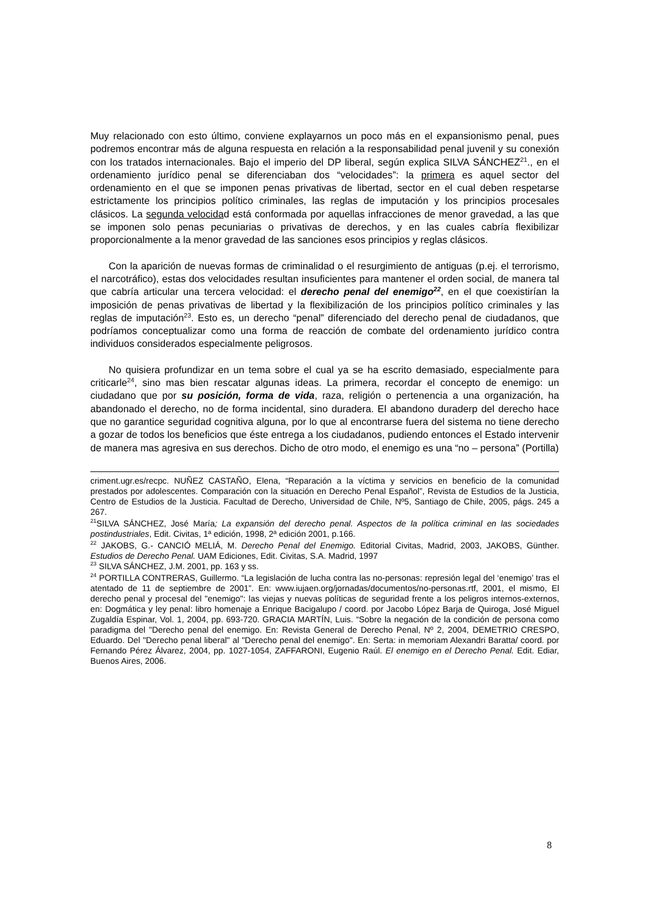Muy relacionado con esto último, conviene explayarnos un poco más en el expansionismo penal, pues podremos encontrar más de alguna respuesta en relación a la responsabilidad penal juvenil y su conexión con los tratados internacionales. Bajo el imperio del DP liberal, según explica SILVA SÁNCHEZ<sup>21</sup>., en el ordenamiento jurídico penal se diferenciaban dos “velocidades”: la primera es aquel sector del ordenamiento en el que se imponen penas privativas de libertad, sector en el cual deben respetarse estrictamente los principios político criminales, las reglas de imputación y los principios procesales clásicos. La segunda velocidad está conformada por aquellas infracciones de menor gravedad, a las que se imponen solo penas pecuniarias o privativas de derechos, y en las cuales cabría flexibilizar proporcionalmente a la menor gravedad de las sanciones esos principios y reglas clásicos.
Con la aparición de nuevas formas de criminalidad o el resurgimiento de antiguas (p.ej. el terrorismo, el narcotráfico), estas dos velocidades resultan insuficientes para mantener el orden social, de manera tal que cabría articular una tercera velocidad: el derecho penal del enemigo<sup>22</sup>, en el que coexistirían la imposición de penas privativas de libertad y la flexibilización de los principios político criminales y las reglas de imputación<sup>23</sup>. Esto es, un derecho “penal” diferenciado del derecho penal de ciudadanos, que podríamos conceptualizar como una forma de reacción de combate del ordenamiento jurídico contra individuos considerados especialmente peligrosos.
No quisiera profundizar en un tema sobre el cual ya se ha escrito demasiado, especialmente para criticarle<sup>24</sup>, sino mas bien rescatar algunas ideas. La primera, recordar el concepto de enemigo: un ciudadano que por su posición, forma de vida, raza, religión o pertenencia a una organización, ha abandonado el derecho, no de forma incidental, sino duradera. El abandono duraderp del derecho hace que no garantice seguridad cognitiva alguna, por lo que al encontrarse fuera del sistema no tiene derecho a gozar de todos los beneficios que éste entrega a los ciudadanos, pudiendo entonces el Estado intervenir de manera mas agresiva en sus derechos. Dicho de otro modo, el enemigo es una “no – persona” (Portilla)
criment.ugr.es/recpc. NUÑEZ CASTAÑO, Elena, “Reparación a la víctima y servicios en beneficio de la comunidad prestados por adolescentes. Comparación con la situación en Derecho Penal Español”, Revista de Estudios de la Justicia, Centro de Estudios de la Justicia. Facultad de Derecho, Universidad de Chile, Nº5, Santiago de Chile, 2005, págs. 245 a 267.
<sup>21</sup>SILVA SÁNCHEZ, José María; La expansión del derecho penal. Aspectos de la política criminal en las sociedades postindustriales, Edit. Civitas, 1ª edición, 1998, 2ª edición 2001, p.166.
<sup>22</sup> JAKOBS, G.- CANCIÓ MELIÁ, M. Derecho Penal del Enemigo. Editorial Civitas, Madrid, 2003, JAKOBS, Günther. Estudios de Derecho Penal. UAM Ediciones, Edit. Civitas, S.A. Madrid, 1997
<sup>23</sup> SILVA SÁNCHEZ, J.M. 2001, pp. 163 y ss.
<sup>24</sup> PORTILLA CONTRERAS, Guillermo. “La legislación de lucha contra las no-personas: represión legal del ‘enemigo’ tras el atentado de 11 de septiembre de 2001”. En: www.iujaen.org/jornadas/documentos/no-personas.rtf, 2001, el mismo, El derecho penal y procesal del "enemigo": las viejas y nuevas políticas de seguridad frente a los peligros internos-externos, en: Dogmática y ley penal: libro homenaje a Enrique Bacigalupo / coord. por Jacobo López Barja de Quiroga, José Miguel Zugaldía Espinar, Vol. 1, 2004, pp. 693-720. GRACIA MARTÍN, Luis. “Sobre la negación de la condición de persona como paradigma del "Derecho penal del enemigo. En: Revista General de Derecho Penal, Nº 2, 2004, DEMETRIO CRESPO, Eduardo. Del "Derecho penal liberal" al "Derecho penal del enemigo". En: Serta: in memoriam Alexandri Baratta/ coord. por Fernando Pérez Álvarez, 2004, pp. 1027-1054, ZAFFARONI, Eugenio Raúl. El enemigo en el Derecho Penal. Edit. Ediar, Buenos Aires, 2006.
8